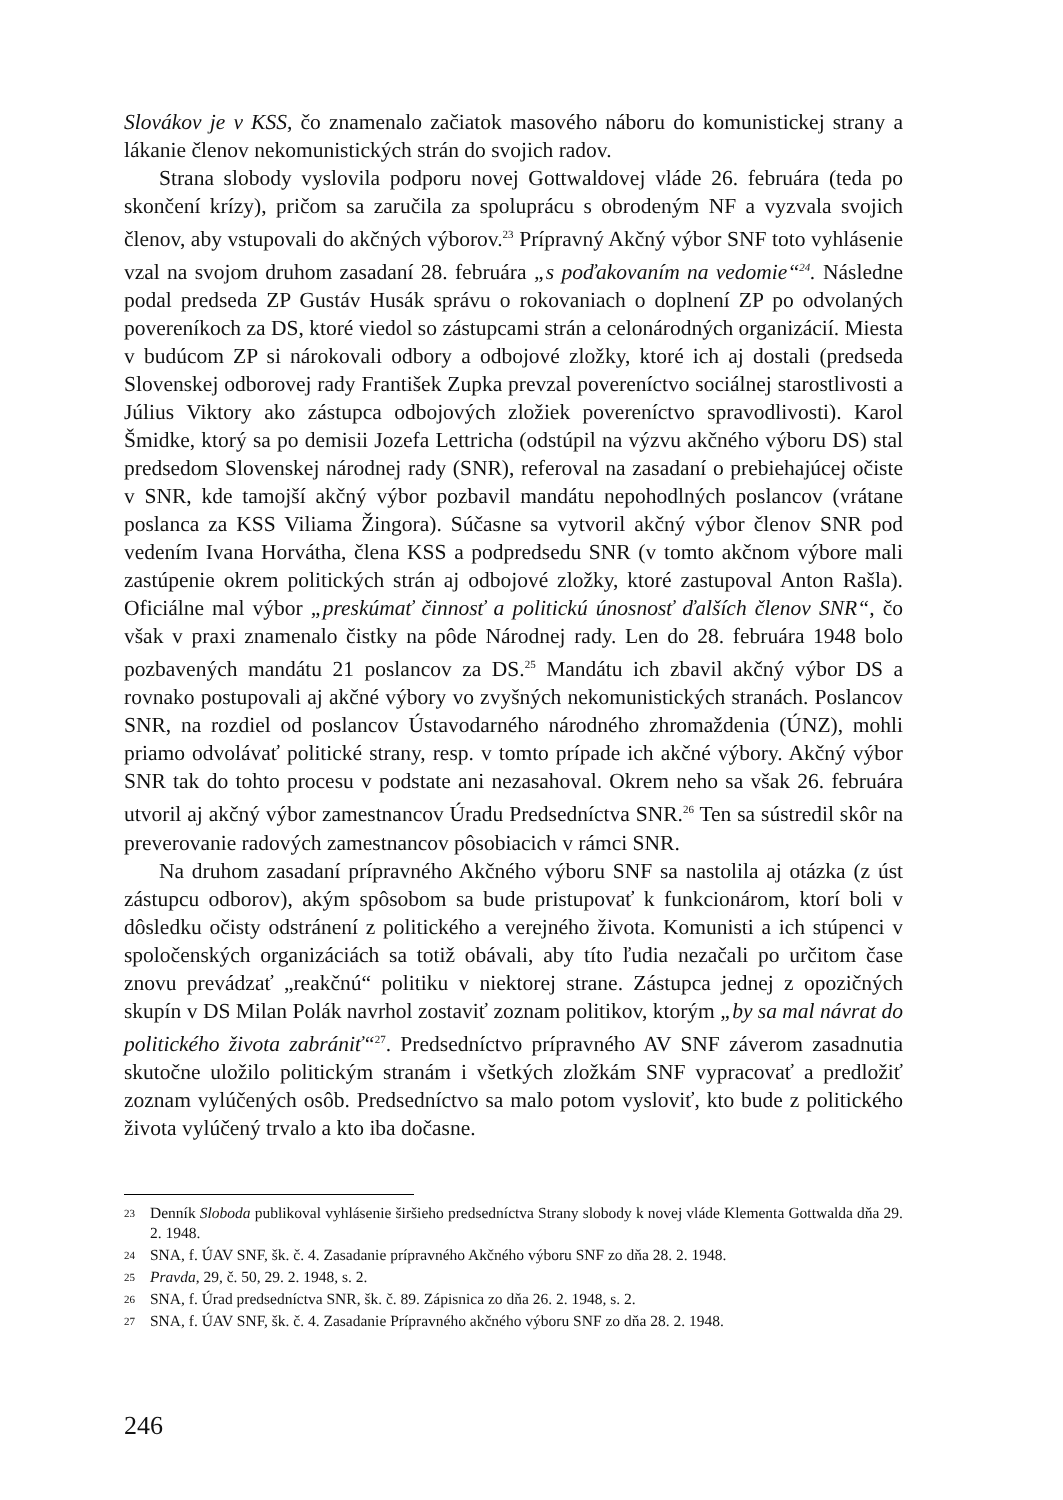Slovákov je v KSS, čo znamenalo začiatok masového náboru do komunistickej strany a lákanie členov nekomunistických strán do svojich radov.
Strana slobody vyslovila podporu novej Gottwaldovej vláde 26. februára (teda po skončení krízy), pričom sa zaručila za spoluprácu s obrodeným NF a vyzvala svojich členov, aby vstupovali do akčných výborov.<sup>23</sup> Prípravný Akčný výbor SNF toto vyhlásenie vzal na svojom druhom zasadaní 28. februára „s poďakovaním na vedomie“<sup>24</sup>. Následne podal predseda ZP Gustáv Husák správu o rokovaniach o doplnení ZP po odvolaných povereníkoch za DS, ktoré viedol so zástupcami strán a celonárodných organizácií. Miesta v budúcom ZP si nárokovali odbory a odbojové zložky, ktoré ich aj dostali (predseda Slovenskej odborovej rady František Zupka prevzal povereníctvo sociálnej starostlivosti a Július Viktory ako zástupca odbojových zložiek povereníctvo spravodlivosti). Karol Šmidke, ktorý sa po demisii Jozefa Lettricha (odstúpil na výzvu akčného výboru DS) stal predsedom Slovenskej národnej rady (SNR), referoval na zasadaní o prebiehajúcej očiste v SNR, kde tamojší akčný výbor pozbavil mandátu nepohodlných poslancov (vrátane poslanca za KSS Viliama Žingora). Súčasne sa vytvoril akčný výbor členov SNR pod vedením Ivana Horvátha, člena KSS a podpredsedu SNR (v tomto akčnom výbore mali zastúpenie okrem politických strán aj odbojové zložky, ktoré zastupoval Anton Rašla). Oficiálne mal výbor „preskúmať činnosť a politickú únosnosť ďalších členov SNR“, čo však v praxi znamenalo čistky na pôde Národnej rady. Len do 28. februára 1948 bolo pozbavených mandátu 21 poslancov za DS.<sup>25</sup> Mandátu ich zbavil akčný výbor DS a rovnako postupovali aj akčné výbory vo zvyšných nekomunistických stranách. Poslancov SNR, na rozdiel od poslancov Ústavodarného národného zhromaždenia (ÚNZ), mohli priamo odvolávať politické strany, resp. v tomto prípade ich akčné výbory. Akčný výbor SNR tak do tohto procesu v podstate ani nezasahoval. Okrem neho sa však 26. februára utvoril aj akčný výbor zamestnancov Úradu Predsedníctva SNR.<sup>26</sup> Ten sa sústredil skôr na preverovanie radových zamestnancov pôsobiacich v rámci SNR.
Na druhom zasadaní prípravného Akčného výboru SNF sa nastolila aj otázka (z úst zástupcu odborov), akým spôsobom sa bude pristupovať k funkcionárom, ktorí boli v dôsledku očisty odstránení z politického a verejného života. Komunisti a ich stúpenci v spoločenských organizáciách sa totiž obávali, aby títo ľudia nezačali po určitom čase znovu prevádzať „reakčnú“ politiku v niektorej strane. Zástupca jednej z opozičných skupín v DS Milan Polák navrhol zostaviť zoznam politikov, ktorým „by sa mal návrat do politického života zabrániť“<sup>27</sup>. Predsedníctvo prípravného AV SNF záverom zasadnutia skutočne uložilo politickým stranám i všetkých zložkám SNF vypracovať a predložiť zoznam vylúčených osôb. Predsedníctvo sa malo potom vysloviť, kto bude z politického života vylúčený trvalo a kto iba dočasne.
23 Denník Sloboda publikoval vyhlásenie širšieho predsedníctva Strany slobody k novej vláde Klementa Gottwalda dňa 29. 2. 1948.
24 SNA, f. ÚAV SNF, šk. č. 4. Zasadanie prípravného Akčného výboru SNF zo dňa 28. 2. 1948.
25 Pravda, 29, č. 50, 29. 2. 1948, s. 2.
26 SNA, f. Úrad predsedníctva SNR, šk. č. 89. Zápisnica zo dňa 26. 2. 1948, s. 2.
27 SNA, f. ÚAV SNF, šk. č. 4. Zasadanie Prípravného akčného výboru SNF zo dňa 28. 2. 1948.
246